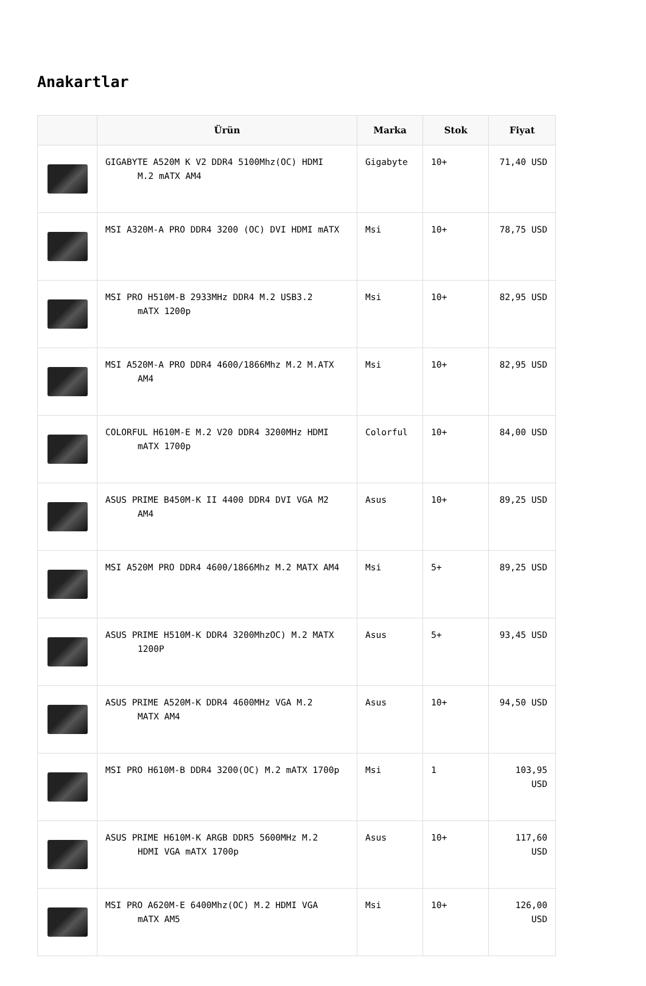Anakartlar
| | Ürün | Marka | Stok | Fiyat |
| --- | --- | --- | --- | --- |
| | GIGABYTE A520M K V2 DDR4 5100Mhz(OC) HDMI M.2 mATX AM4 | Gigabyte | 10+ | 71,40 USD |
| | MSI A320M-A PRO DDR4 3200 (OC) DVI HDMI mATX | Msi | 10+ | 78,75 USD |
| | MSI PRO H510M-B 2933MHz DDR4 M.2 USB3.2 mATX 1200p | Msi | 10+ | 82,95 USD |
| | MSI A520M-A PRO DDR4 4600/1866Mhz M.2 M.ATX AM4 | Msi | 10+ | 82,95 USD |
| | COLORFUL H610M-E M.2 V20 DDR4 3200MHz HDMI mATX 1700p | Colorful | 10+ | 84,00 USD |
| | ASUS PRIME B450M-K II 4400 DDR4 DVI VGA M2 AM4 | Asus | 10+ | 89,25 USD |
| | MSI A520M PRO DDR4 4600/1866Mhz M.2 MATX AM4 | Msi | 5+ | 89,25 USD |
| | ASUS PRIME H510M-K DDR4 3200MhzOC) M.2 MATX 1200P | Asus | 5+ | 93,45 USD |
| | ASUS PRIME A520M-K DDR4 4600MHz VGA M.2 MATX AM4 | Asus | 10+ | 94,50 USD |
| | MSI PRO H610M-B DDR4 3200(OC) M.2 mATX 1700p | Msi | 1 | 103,95 USD |
| | ASUS PRIME H610M-K ARGB DDR5 5600MHz M.2 HDMI VGA mATX 1700p | Asus | 10+ | 117,60 USD |
| | MSI PRO A620M-E 6400Mhz(OC) M.2 HDMI VGA mATX AM5 | Msi | 10+ | 126,00 USD |